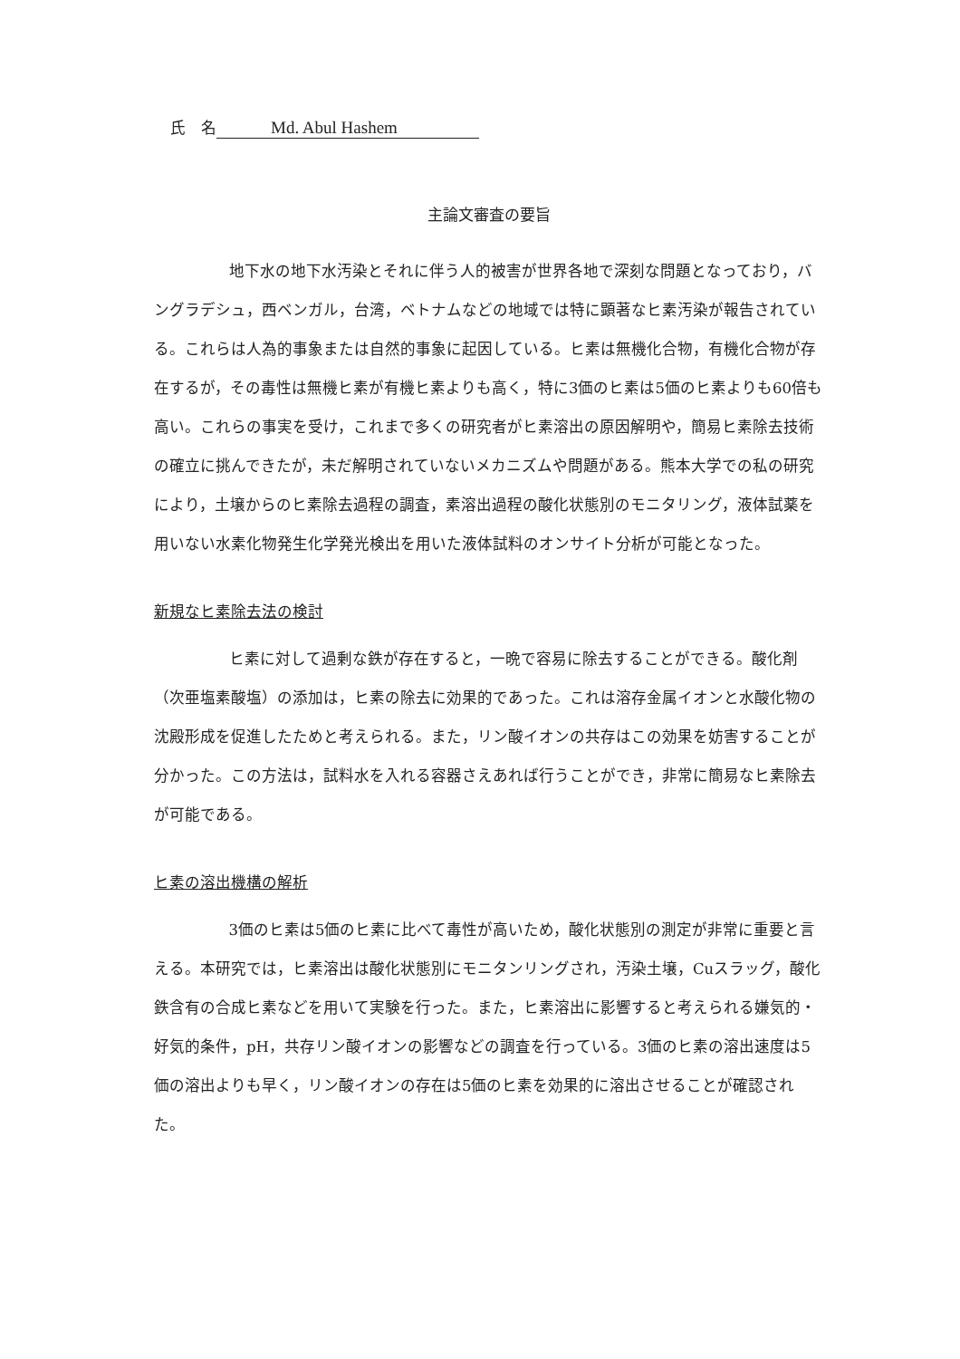氏　名 Md. Abul Hashem
主論文審査の要旨
地下水の地下水汚染とそれに伴う人的被害が世界各地で深刻な問題となっており，バングラデシュ，西ベンガル，台湾，ベトナムなどの地域では特に顕著なヒ素汚染が報告されている。これらは人為的事象または自然的事象に起因している。ヒ素は無機化合物，有機化合物が存在するが，その毒性は無機ヒ素が有機ヒ素よりも高く，特に3価のヒ素は5価のヒ素よりも60倍も高い。これらの事実を受け，これまで多くの研究者がヒ素溶出の原因解明や，簡易ヒ素除去技術の確立に挑んできたが，未だ解明されていないメカニズムや問題がある。熊本大学での私の研究により，土壌からのヒ素除去過程の調査，素溶出過程の酸化状態別のモニタリング，液体試薬を用いない水素化物発生化学発光検出を用いた液体試料のオンサイト分析が可能となった。
新規なヒ素除去法の検討
ヒ素に対して過剰な鉄が存在すると，一晩で容易に除去することができる。酸化剤（次亜塩素酸塩）の添加は，ヒ素の除去に効果的であった。これは溶存金属イオンと水酸化物の沈殿形成を促進したためと考えられる。また，リン酸イオンの共存はこの効果を妨害することが分かった。この方法は，試料水を入れる容器さえあれば行うことができ，非常に簡易なヒ素除去が可能である。
ヒ素の溶出機構の解析
3価のヒ素は5価のヒ素に比べて毒性が高いため，酸化状態別の測定が非常に重要と言える。本研究では，ヒ素溶出は酸化状態別にモニタンリングされ，汚染土壌，Cuスラッグ，酸化鉄含有の合成ヒ素などを用いて実験を行った。また，ヒ素溶出に影響すると考えられる嫌気的・好気的条件，pH，共存リン酸イオンの影響などの調査を行っている。3価のヒ素の溶出速度は5価の溶出よりも早く，リン酸イオンの存在は5価のヒ素を効果的に溶出させることが確認された。